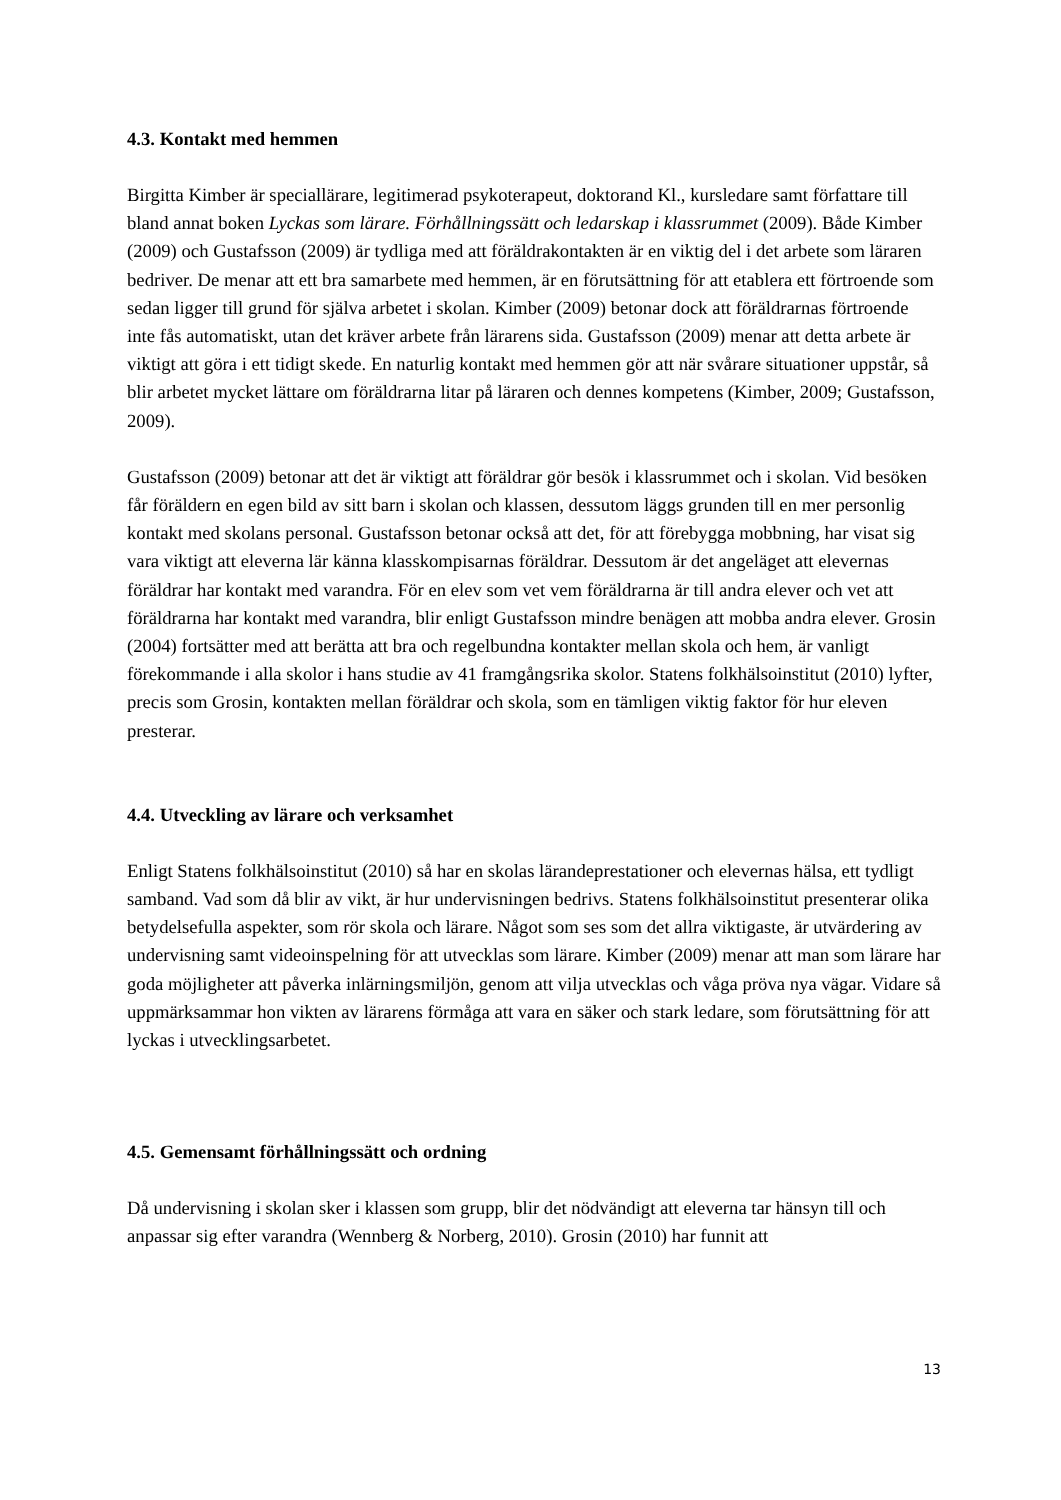4.3. Kontakt med hemmen
Birgitta Kimber är speciallärare, legitimerad psykoterapeut, doktorand Kl., kursledare samt författare till bland annat boken Lyckas som lärare. Förhållningssätt och ledarskap i klassrummet (2009). Både Kimber (2009) och Gustafsson (2009) är tydliga med att föräldrakontakten är en viktig del i det arbete som läraren bedriver. De menar att ett bra samarbete med hemmen, är en förutsättning för att etablera ett förtroende som sedan ligger till grund för själva arbetet i skolan. Kimber (2009) betonar dock att föräldrarnas förtroende inte fås automatiskt, utan det kräver arbete från lärarens sida. Gustafsson (2009) menar att detta arbete är viktigt att göra i ett tidigt skede. En naturlig kontakt med hemmen gör att när svårare situationer uppstår, så blir arbetet mycket lättare om föräldrarna litar på läraren och dennes kompetens (Kimber, 2009; Gustafsson, 2009).
Gustafsson (2009) betonar att det är viktigt att föräldrar gör besök i klassrummet och i skolan. Vid besöken får föräldern en egen bild av sitt barn i skolan och klassen, dessutom läggs grunden till en mer personlig kontakt med skolans personal. Gustafsson betonar också att det, för att förebygga mobbning, har visat sig vara viktigt att eleverna lär känna klasskompisarnas föräldrar. Dessutom är det angeläget att elevernas föräldrar har kontakt med varandra. För en elev som vet vem föräldrarna är till andra elever och vet att föräldrarna har kontakt med varandra, blir enligt Gustafsson mindre benägen att mobba andra elever. Grosin (2004) fortsätter med att berätta att bra och regelbundna kontakter mellan skola och hem, är vanligt förekommande i alla skolor i hans studie av 41 framgångsrika skolor. Statens folkhälsoinstitut (2010) lyfter, precis som Grosin, kontakten mellan föräldrar och skola, som en tämligen viktig faktor för hur eleven presterar.
4.4. Utveckling av lärare och verksamhet
Enligt Statens folkhälsoinstitut (2010) så har en skolas lärandeprestationer och elevernas hälsa, ett tydligt samband. Vad som då blir av vikt, är hur undervisningen bedrivs. Statens folkhälsoinstitut presenterar olika betydelsefulla aspekter, som rör skola och lärare. Något som ses som det allra viktigaste, är utvärdering av undervisning samt videoinspelning för att utvecklas som lärare. Kimber (2009) menar att man som lärare har goda möjligheter att påverka inlärningsmiljön, genom att vilja utvecklas och våga pröva nya vägar. Vidare så uppmärksammar hon vikten av lärarens förmåga att vara en säker och stark ledare, som förutsättning för att lyckas i utvecklingsarbetet.
4.5. Gemensamt förhållningssätt och ordning
Då undervisning i skolan sker i klassen som grupp, blir det nödvändigt att eleverna tar hänsyn till och anpassar sig efter varandra (Wennberg & Norberg, 2010). Grosin (2010) har funnit att
13